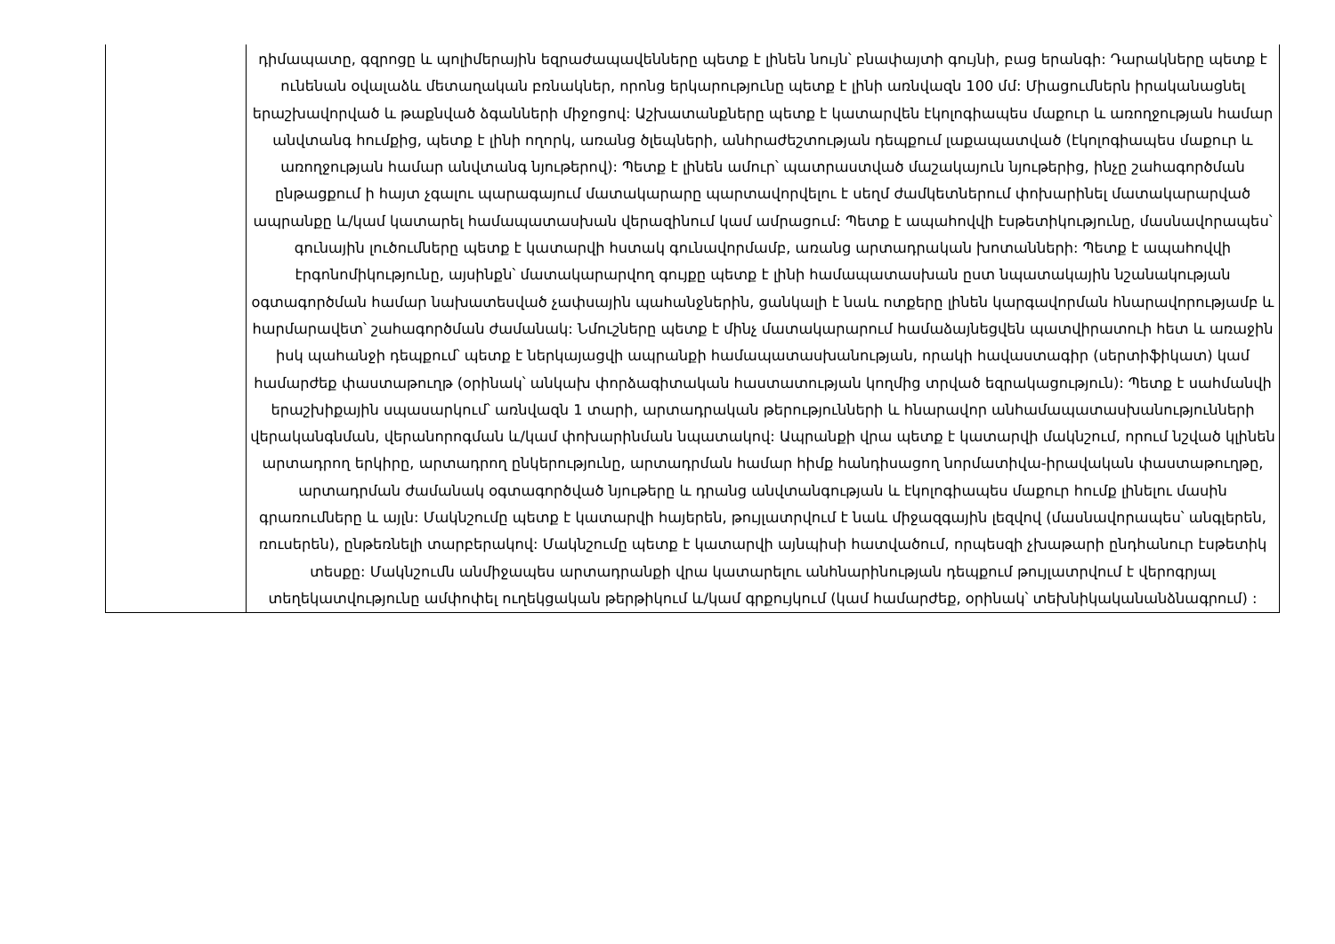| | դիմապատը, գզրոցը և պոլիմերային եզրաժապավենները պետք է լինեն նույն՝ բնափայտի գույնի, բաց երանգի: Դարակները պետք է ունենան օվալաձև մետաղական բռնակներ, որոնց երկարությունը պետք է լինի առնվազն 100 մմ: Միացումներն իրականացնել երաշխավորված և թաքնված ձգանների միջոցով: Աշխատանքները պետք է կատարվեն էկոլոգիապես մաքուր և առողջության համար անվտանգ հումքից, պետք է լինի ողորկ, առանց ծլեպների, անհրաժեշտության դեպքում լաքապատված (էկոլոգիապես մաքուր և առողջության համար անվտանգ նյութերով): Պետք է լինեն ամուր՝ պատրաստված մաշակայուն նյութերից, ինչը շահագործման ընթացքում ի հայտ չգալու պարագայում մատակարարը պարտավորվելու է սեղմ ժամկետներում փոխարինել մատակարարված ապրանքը և/կամ կատարել համապատասխան վերազինում կամ ամրացում: Պետք է ապահովվի էսթետիկությունը, մասնավորապես՝ գունային լուծումները պետք է կատարվի հստակ գունավորմամբ, առանց արտադրական խոտանների: Պետք է ապահովվի էրգոնոմիկությունը, այսինքն՝ մատակարարվող գույքը պետք է լինի համապատասխան ըստ նպատակային նշանակության օգտագործման համար նախատեսված չափսային պահանջներին, ցանկալի է նաև ոտքերը լինեն կարգավորման հնարավորությամբ և հարմարավետ՝ շահագործման ժամանակ: Նմուշները պետք է մինչ մատակարարում համաձայնեցվեն պատվիրատուի հետ և առաջին իսկ պահանջի դեպքում՝ պետք է ներկայացվի ապրանքի համապատասխանության, որակի հավաստագիր (սերտիֆիկատ) կամ համարժեք փաստաթուղթ (օրինակ՝ անկախ փորձագիտական հաստատության կողմից տրված եզրակացություն): Պետք է սահմանվի երաշխիքային սպասարկում՝ առնվազն 1 տարի, արտադրական թերությունների և հնարավոր անհամապատասխանությունների վերականգնման, վերանորոգման և/կամ փոխարինման նպատակով: Ապրանքի վրա պետք է կատարվի մակնշում, որում նշված կլինեն արտադրող երկիրը, արտադրող ընկերությունը, արտադրման համար հիմք հանդիսացող նորմատիվա-իրավական փաստաթուղթը, արտադրման ժամանակ օգտագործված նյութերը և դրանց անվտանգության և էկոլոգիապես մաքուր հումք լինելու մասին գրառումները և այլն: Մակնշումը պետք է կատարվի հայերեն, թույլատրվում է նաև միջազգային լեզվով (մասնավորապես՝ անգլերեն, ռուսերեն), ընթեռնելի տարբերակով: Մակնշումը պետք է կատարվի այնպիսի հատվածում, որպեսզի չխաթարի ընդհանուր էսթետիկ տեսքը: Մակնշումն անմիջապես արտադրանքի վրա կատարելու անհնարինության դեպքում թույլատրվում է վերոգրյալ տեղեկատվությունը ամփոփել ուղեկցական թերթիկում և/կամ գրքույկում (կամ համարժեք, օրինակ՝ տեխնիկականանձնագրում) : |